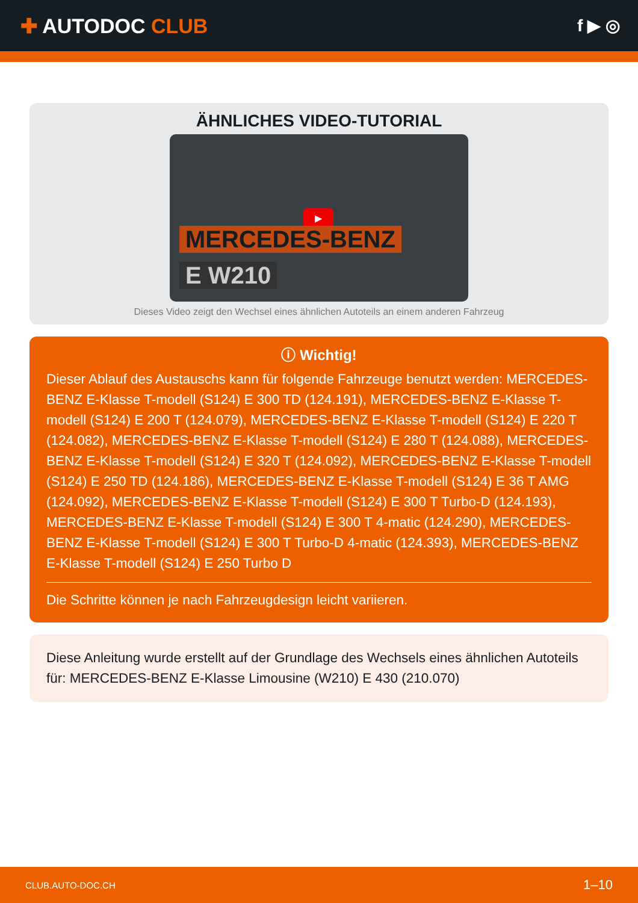✚ AUTODOC CLUB
f ▶ ◎
ÄHNLICHES VIDEO-TUTORIAL
▶
MERCEDES-BENZ
E W210
Dieses Video zeigt den Wechsel eines ähnlichen Autoteils an einem anderen Fahrzeug
ⓘ Wichtig!
Dieser Ablauf des Austauschs kann für folgende Fahrzeuge benutzt werden: MERCEDES-BENZ E-Klasse T-modell (S124) E 300 TD (124.191), MERCEDES-BENZ E-Klasse T-modell (S124) E 200 T (124.079), MERCEDES-BENZ E-Klasse T-modell (S124) E 220 T (124.082), MERCEDES-BENZ E-Klasse T-modell (S124) E 280 T (124.088), MERCEDES-BENZ E-Klasse T-modell (S124) E 320 T (124.092), MERCEDES-BENZ E-Klasse T-modell (S124) E 250 TD (124.186), MERCEDES-BENZ E-Klasse T-modell (S124) E 36 T AMG (124.092), MERCEDES-BENZ E-Klasse T-modell (S124) E 300 T Turbo-D (124.193), MERCEDES-BENZ E-Klasse T-modell (S124) E 300 T 4-matic (124.290), MERCEDES-BENZ E-Klasse T-modell (S124) E 300 T Turbo-D 4-matic (124.393), MERCEDES-BENZ E-Klasse T-modell (S124) E 250 Turbo D
Die Schritte können je nach Fahrzeugdesign leicht variieren.
Diese Anleitung wurde erstellt auf der Grundlage des Wechsels eines ähnlichen Autoteils für: MERCEDES-BENZ E-Klasse Limousine (W210) E 430 (210.070)
CLUB.AUTO-DOC.CH 1–10